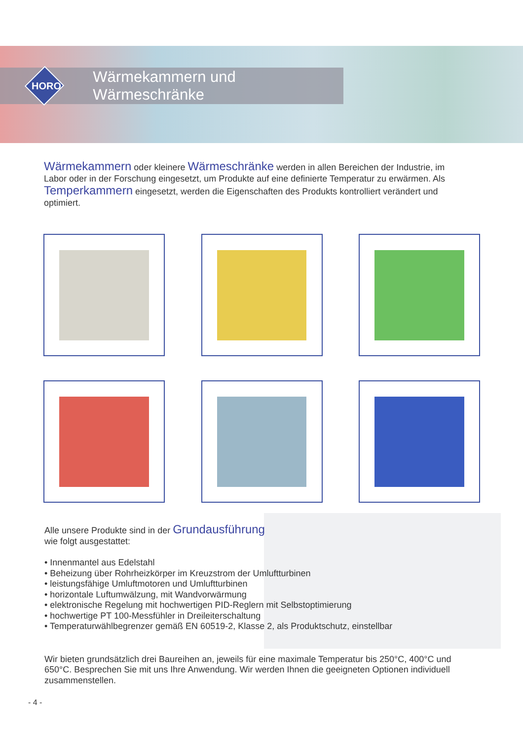Wärmekammern und Wärmeschränke
HORO
Wärmekammern oder kleinere Wärmeschränke werden in allen Bereichen der Industrie, im Labor oder in der Forschung eingesetzt, um Produkte auf eine definierte Temperatur zu erwärmen. Als Temperkammern eingesetzt, werden die Eigenschaften des Produkts kontrolliert verändert und optimiert.
Alle unsere Produkte sind in der Grundausführung
wie folgt ausgestattet:
• Innenmantel aus Edelstahl
• Beheizung über Rohrheizkörper im Kreuzstrom der Umluftturbinen
• leistungsfähige Umluftmotoren und Umluftturbinen
• horizontale Luftumwälzung, mit Wandvorwärmung
• elektronische Regelung mit hochwertigen PID-Reglern mit Selbstoptimierung
• hochwertige PT 100-Messfühler in Dreileiterschaltung
• Temperaturwählbegrenzer gemäß EN 60519-2, Klasse 2, als Produktschutz, einstellbar
Wir bieten grundsätzlich drei Baureihen an, jeweils für eine maximale Temperatur bis 250°C, 400°C und 650°C. Besprechen Sie mit uns Ihre Anwendung. Wir werden Ihnen die geeigneten Optionen individuell zusammenstellen.
- 4 -